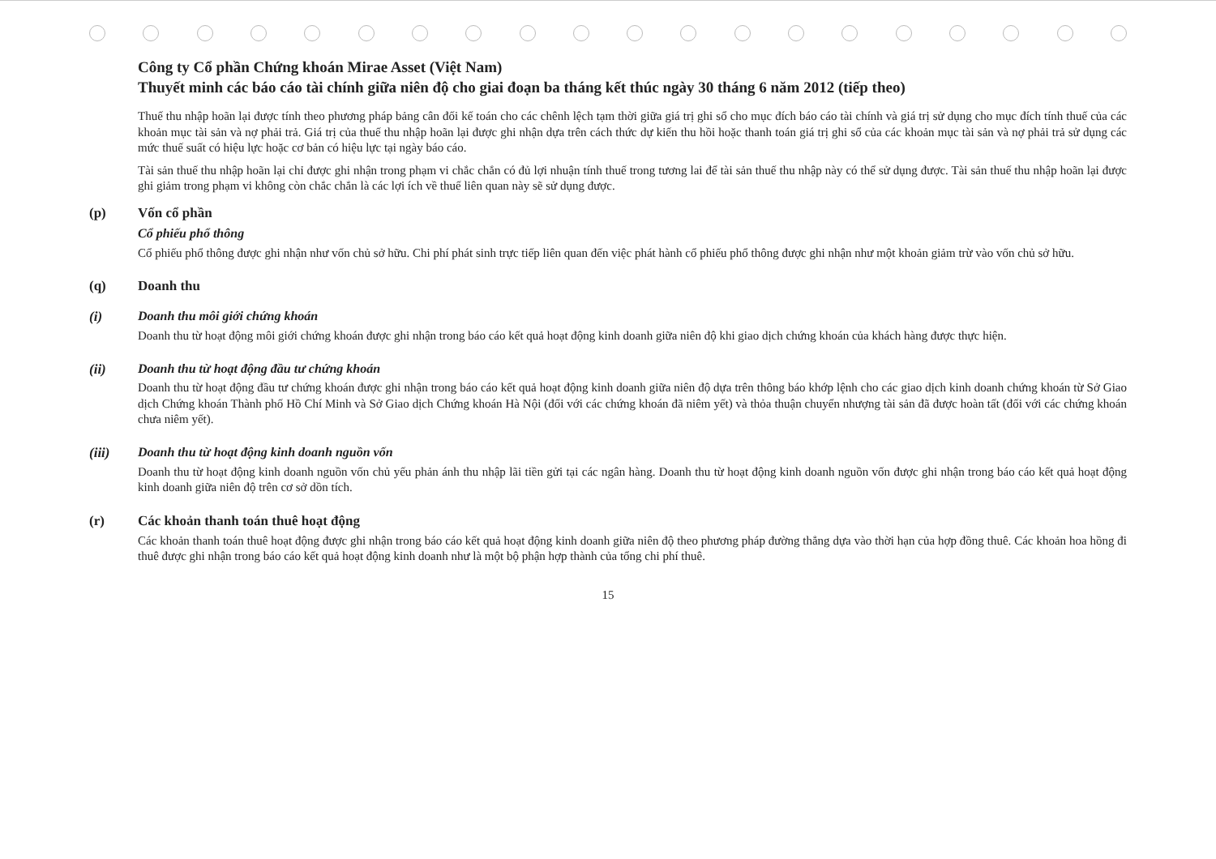Công ty Cổ phần Chứng khoán Mirae Asset (Việt Nam)
Thuyết minh các báo cáo tài chính giữa niên độ cho giai đoạn ba tháng kết thúc ngày 30 tháng 6 năm 2012 (tiếp theo)
Thuế thu nhập hoãn lại được tính theo phương pháp bảng cân đối kế toán cho các chênh lệch tạm thời giữa giá trị ghi sổ cho mục đích báo cáo tài chính và giá trị sử dụng cho mục đích tính thuế của các khoản mục tài sản và nợ phải trả. Giá trị của thuế thu nhập hoãn lại được ghi nhận dựa trên cách thức dự kiến thu hồi hoặc thanh toán giá trị ghi sổ của các khoản mục tài sản và nợ phải trả sử dụng các mức thuế suất có hiệu lực hoặc cơ bản có hiệu lực tại ngày báo cáo.
Tài sản thuế thu nhập hoãn lại chỉ được ghi nhận trong phạm vi chắc chắn có đủ lợi nhuận tính thuế trong tương lai để tài sản thuế thu nhập này có thể sử dụng được. Tài sản thuế thu nhập hoãn lại được ghi giảm trong phạm vi không còn chắc chắn là các lợi ích về thuế liên quan này sẽ sử dụng được.
(p) Vốn cổ phần
Cổ phiếu phổ thông
Cổ phiếu phổ thông được ghi nhận như vốn chủ sở hữu. Chi phí phát sinh trực tiếp liên quan đến việc phát hành cổ phiếu phổ thông được ghi nhận như một khoản giảm trừ vào vốn chủ sở hữu.
(q) Doanh thu
(i) Doanh thu môi giới chứng khoán
Doanh thu từ hoạt động môi giới chứng khoán được ghi nhận trong báo cáo kết quả hoạt động kinh doanh giữa niên độ khi giao dịch chứng khoán của khách hàng được thực hiện.
(ii) Doanh thu từ hoạt động đầu tư chứng khoán
Doanh thu từ hoạt động đầu tư chứng khoán được ghi nhận trong báo cáo kết quả hoạt động kinh doanh giữa niên độ dựa trên thông báo khớp lệnh cho các giao dịch kinh doanh chứng khoán từ Sở Giao dịch Chứng khoán Thành phố Hồ Chí Minh và Sở Giao dịch Chứng khoán Hà Nội (đối với các chứng khoán đã niêm yết) và thỏa thuận chuyển nhượng tài sản đã được hoàn tất (đối với các chứng khoán chưa niêm yết).
(iii) Doanh thu từ hoạt động kinh doanh nguồn vốn
Doanh thu từ hoạt động kinh doanh nguồn vốn chủ yếu phản ánh thu nhập lãi tiền gửi tại các ngân hàng. Doanh thu từ hoạt động kinh doanh nguồn vốn được ghi nhận trong báo cáo kết quả hoạt động kinh doanh giữa niên độ trên cơ sở dồn tích.
(r) Các khoản thanh toán thuê hoạt động
Các khoản thanh toán thuê hoạt động được ghi nhận trong báo cáo kết quả hoạt động kinh doanh giữa niên độ theo phương pháp đường thẳng dựa vào thời hạn của hợp đồng thuê. Các khoản hoa hồng đi thuê được ghi nhận trong báo cáo kết quả hoạt động kinh doanh như là một bộ phận hợp thành của tổng chi phí thuê.
15